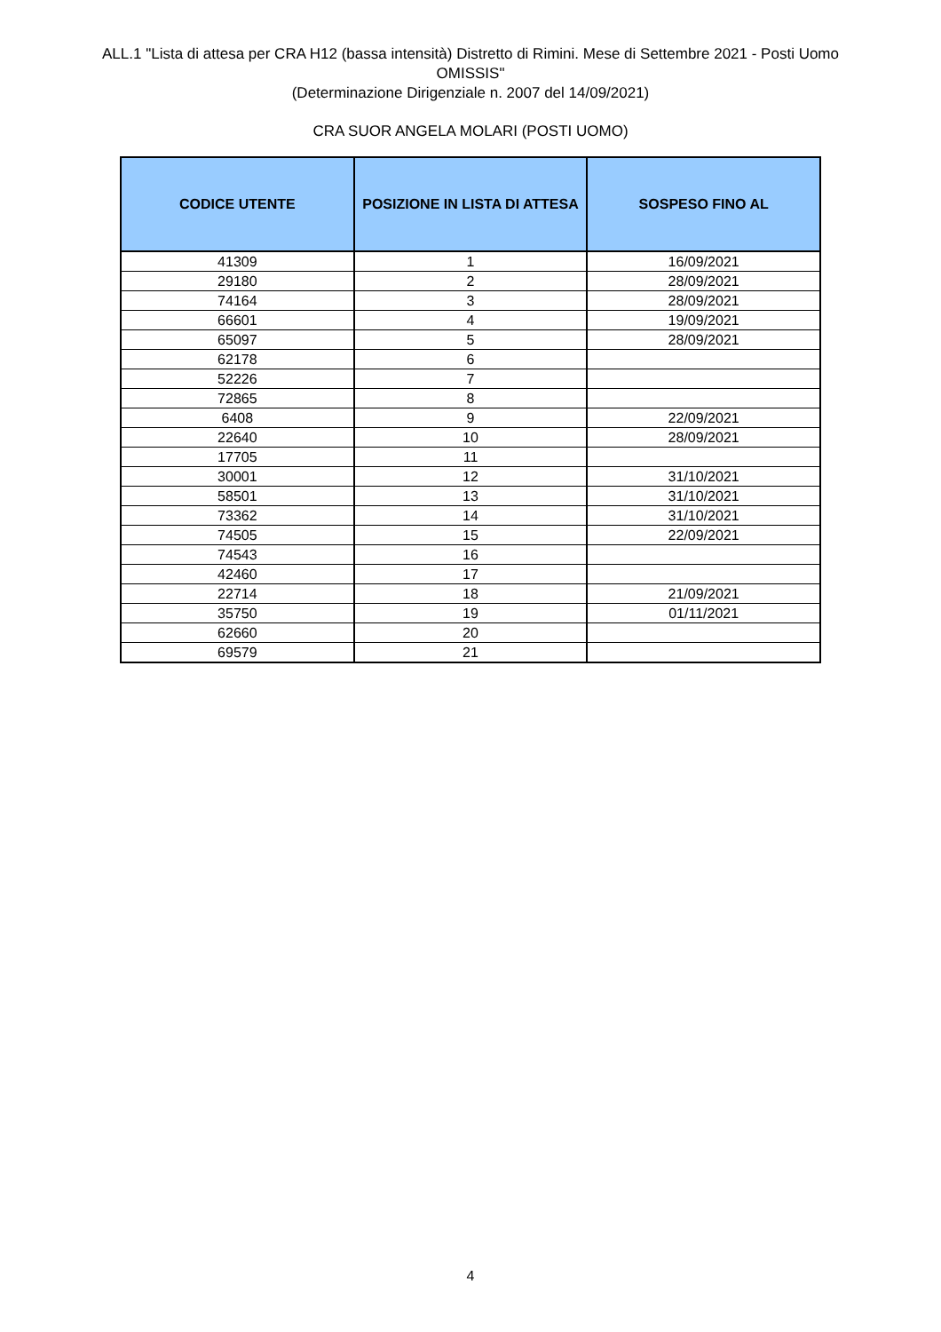ALL.1 "Lista di attesa per CRA H12 (bassa intensità) Distretto di Rimini. Mese di Settembre 2021 - Posti Uomo OMISSIS"
(Determinazione Dirigenziale n. 2007 del 14/09/2021)
CRA SUOR ANGELA MOLARI (POSTI UOMO)
| CODICE UTENTE | POSIZIONE IN LISTA DI ATTESA | SOSPESO FINO AL |
| --- | --- | --- |
| 41309 | 1 | 16/09/2021 |
| 29180 | 2 | 28/09/2021 |
| 74164 | 3 | 28/09/2021 |
| 66601 | 4 | 19/09/2021 |
| 65097 | 5 | 28/09/2021 |
| 62178 | 6 | |
| 52226 | 7 | |
| 72865 | 8 | |
| 6408 | 9 | 22/09/2021 |
| 22640 | 10 | 28/09/2021 |
| 17705 | 11 | |
| 30001 | 12 | 31/10/2021 |
| 58501 | 13 | 31/10/2021 |
| 73362 | 14 | 31/10/2021 |
| 74505 | 15 | 22/09/2021 |
| 74543 | 16 | |
| 42460 | 17 | |
| 22714 | 18 | 21/09/2021 |
| 35750 | 19 | 01/11/2021 |
| 62660 | 20 | |
| 69579 | 21 | |
4